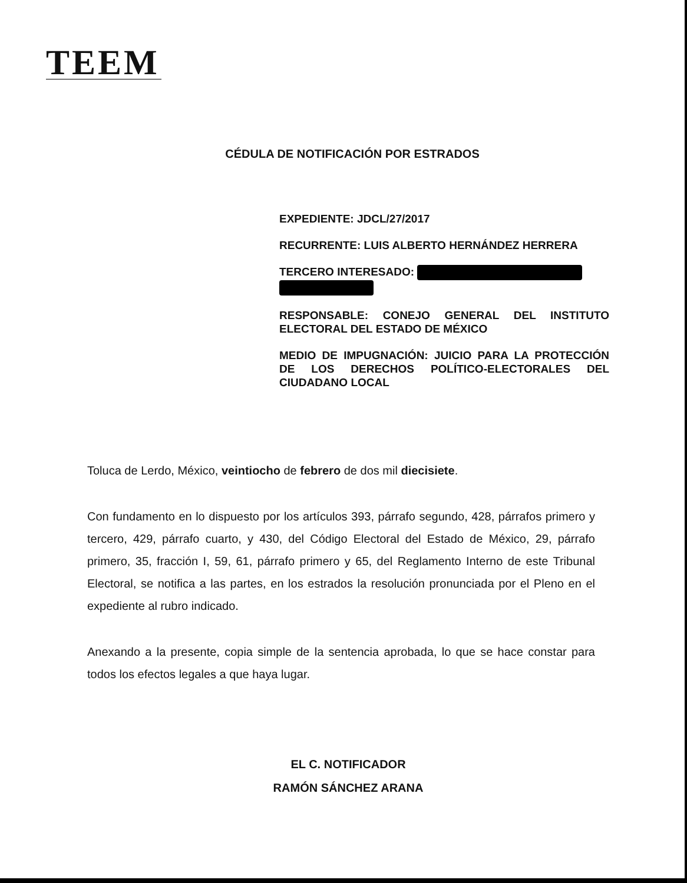TEEM
CÉDULA DE NOTIFICACIÓN POR ESTRADOS
EXPEDIENTE: JDCL/27/2017
RECURRENTE: LUIS ALBERTO HERNÁNDEZ HERRERA
TERCERO INTERESADO:
RESPONSABLE: CONEJO GENERAL DEL INSTITUTO ELECTORAL DEL ESTADO DE MÉXICO
MEDIO DE IMPUGNACIÓN: JUICIO PARA LA PROTECCIÓN DE LOS DERECHOS POLÍTICO-ELECTORALES DEL CIUDADANO LOCAL
Toluca de Lerdo, México, veintiocho de febrero de dos mil diecisiete.
Con fundamento en lo dispuesto por los artículos 393, párrafo segundo, 428, párrafos primero y tercero, 429, párrafo cuarto, y 430, del Código Electoral del Estado de México, 29, párrafo primero, 35, fracción I, 59, 61, párrafo primero y 65, del Reglamento Interno de este Tribunal Electoral, se notifica a las partes, en los estrados la resolución pronunciada por el Pleno en el expediente al rubro indicado.
Anexando a la presente, copia simple de la sentencia aprobada, lo que se hace constar para todos los efectos legales a que haya lugar.
EL C. NOTIFICADOR
RAMÓN SÁNCHEZ ARANA